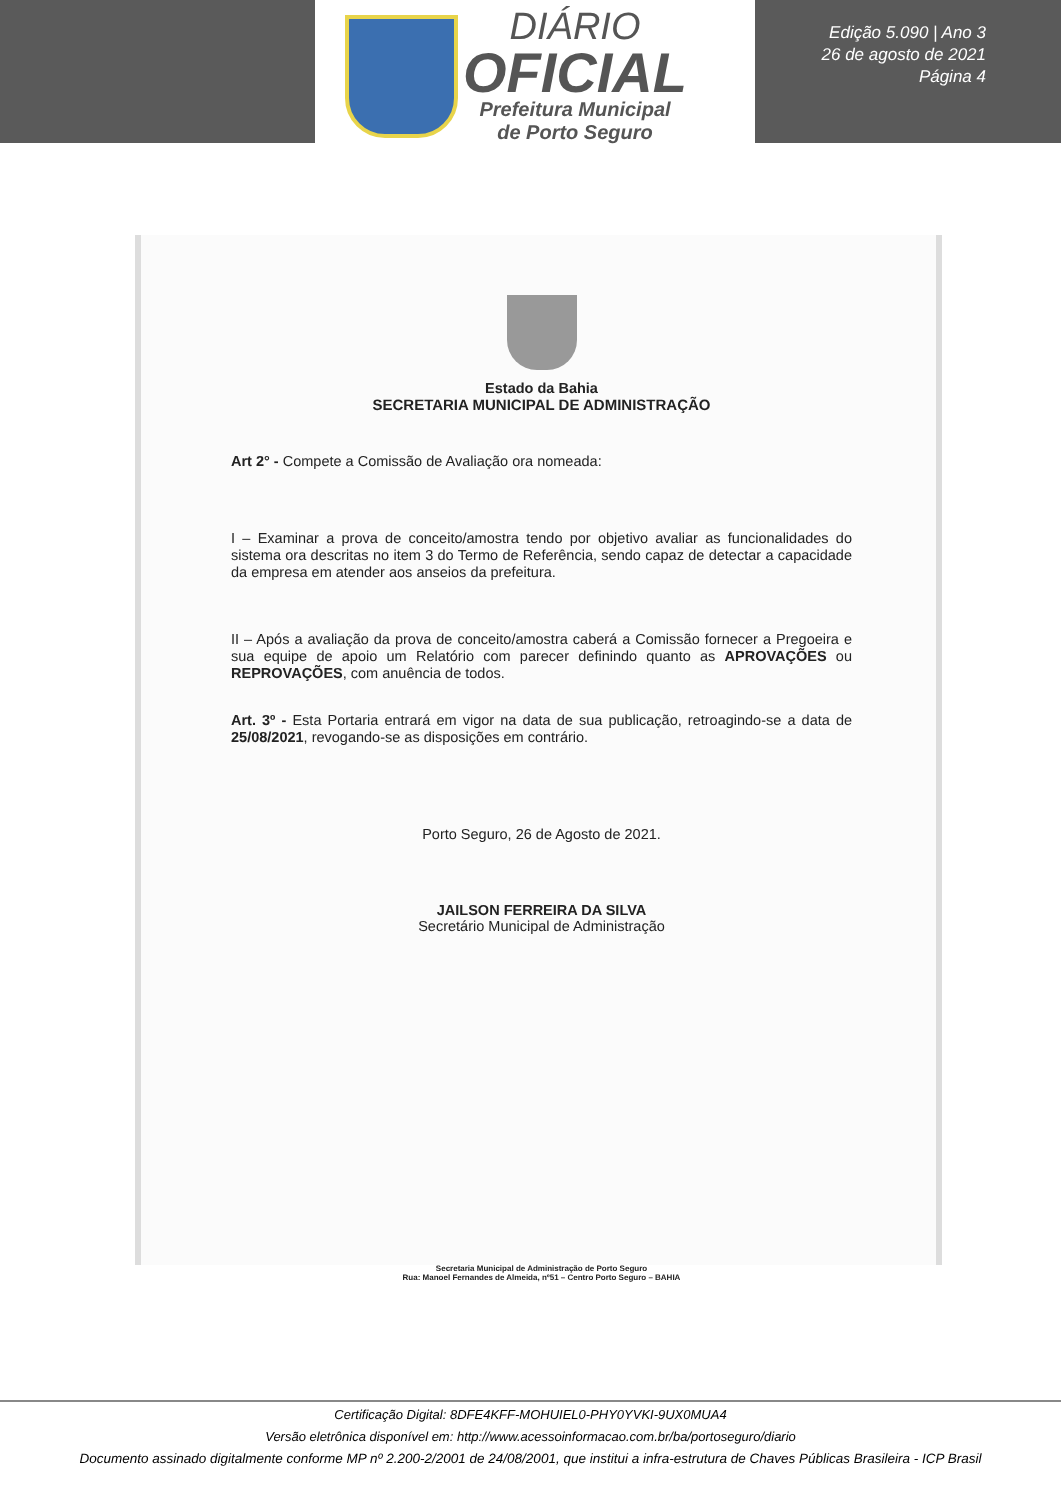DIÁRIO
OFICIAL
Prefeitura Municipal
de Porto Seguro
Edição 5.090 | Ano 3
26 de agosto de 2021
Página 4
Estado da Bahia
SECRETARIA MUNICIPAL DE ADMINISTRAÇÃO
Art 2° - Compete a Comissão de Avaliação ora nomeada:
I – Examinar a prova de conceito/amostra tendo por objetivo avaliar as funcionalidades do sistema ora descritas no item 3 do Termo de Referência, sendo capaz de detectar a capacidade da empresa em atender aos anseios da prefeitura.
II – Após a avaliação da prova de conceito/amostra caberá a Comissão fornecer a Pregoeira e sua equipe de apoio um Relatório com parecer definindo quanto as APROVAÇÕES ou REPROVAÇÕES, com anuência de todos.
Art. 3º - Esta Portaria entrará em vigor na data de sua publicação, retroagindo-se a data de 25/08/2021, revogando-se as disposições em contrário.
Porto Seguro, 26 de Agosto de 2021.
JAILSON FERREIRA DA SILVA
Secretário Municipal de Administração
Secretaria Municipal de Administração de Porto Seguro
Rua: Manoel Fernandes de Almeida, nº51 – Centro Porto Seguro – BAHIA
Certificação Digital: 8DFE4KFF-MOHUIEL0-PHY0YVKI-9UX0MUA4
Versão eletrônica disponível em: http://www.acessoinformacao.com.br/ba/portoseguro/diario
Documento assinado digitalmente conforme MP nº 2.200-2/2001 de 24/08/2001, que institui a infra-estrutura de Chaves Públicas Brasileira - ICP Brasil